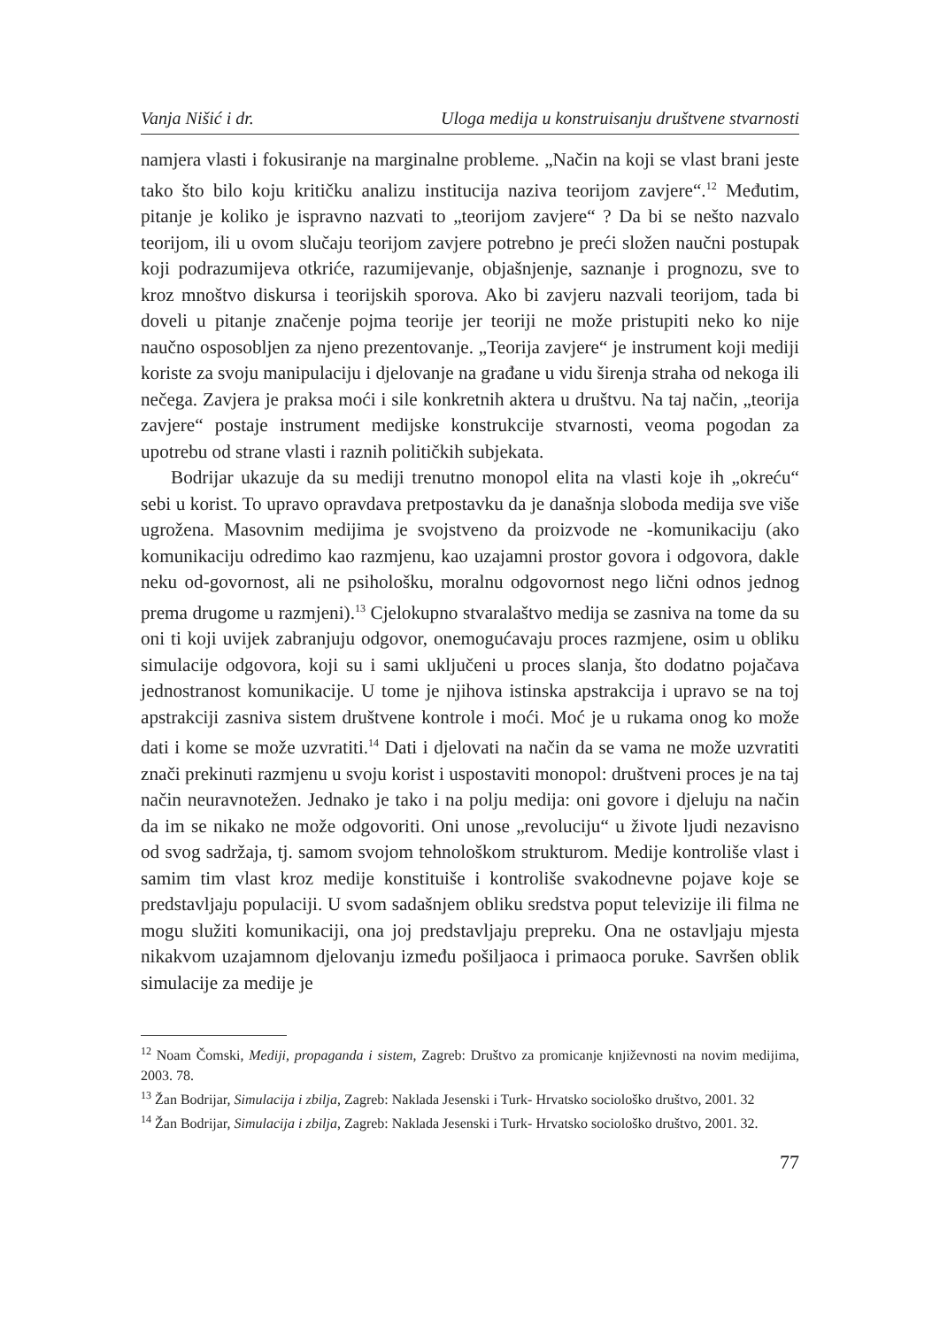Vanja Nišić i dr. Uloga medija u konstruisanju društvene stvarnosti
namjera vlasti i fokusiranje na marginalne probleme. „Način na koji se vlast brani jeste tako što bilo koju kritičku analizu institucija naziva teorijom zavjere“.<sup>12</sup> Međutim, pitanje je koliko je ispravno nazvati to „teorijom zavjere“ ? Da bi se nešto nazvalo teorijom, ili u ovom slučaju teorijom zavjere potrebno je preći složen naučni postupak koji podrazumijeva otkriće, razumijevanje, objašnjenje, saznanje i prognozu, sve to kroz mnoštvo diskursa i teorijskih sporova. Ako bi zavjeru nazvali teorijom, tada bi doveli u pitanje značenje pojma teorije jer teoriji ne može pristupiti neko ko nije naučno osposobljen za njeno prezentovanje. „Teorija zavjere“ je instrument koji mediji koriste za svoju manipulaciju i djelovanje na građane u vidu širenja straha od nekoga ili nečega. Zavjera je praksa moći i sile konkretnih aktera u društvu. Na taj način, „teorija zavjere“ postaje instrument medijske konstrukcije stvarnosti, veoma pogodan za upotrebu od strane vlasti i raznih političkih subjekata.
Bodrijar ukazuje da su mediji trenutno monopol elita na vlasti koje ih „okreću“ sebi u korist. To upravo opravdava pretpostavku da je današnja sloboda medija sve više ugrožena. Masovnim medijima je svojstveno da proizvode ne -komunikaciju (ako komunikaciju odredimo kao razmjenu, kao uzajamni prostor govora i odgovora, dakle neku od-govornost, ali ne psihološku, moralnu odgovornost nego lični odnos jednog prema drugome u razmjeni).<sup>13</sup> Cjelokupno stvaralaštvo medija se zasniva na tome da su oni ti koji uvijek zabranjuju odgovor, onemogućavaju proces razmjene, osim u obliku simulacije odgovora, koji su i sami uključeni u proces slanja, što dodatno pojačava jednostranost komunikacije. U tome je njihova istinska apstrakcija i upravo se na toj apstrakciji zasniva sistem društvene kontrole i moći. Moć je u rukama onog ko može dati i kome se može uzvratiti.<sup>14</sup> Dati i djelovati na način da se vama ne može uzvratiti znači prekinuti razmjenu u svoju korist i uspostaviti monopol: društveni proces je na taj način neuravnotežen. Jednako je tako i na polju medija: oni govore i djeluju na način da im se nikako ne može odgovoriti. Oni unose „revoluciju“ u živote ljudi nezavisno od svog sadržaja, tj. samom svojom tehnološkom strukturom. Medije kontroliše vlast i samim tim vlast kroz medije konstituiše i kontroliše svakodnevne pojave koje se predstavljaju populaciji. U svom sadašnjem obliku sredstva poput televizije ili filma ne mogu služiti komunikaciji, ona joj predstavljaju prepreku. Ona ne ostavljaju mjesta nikakvom uzajamnom djelovanju između pošiljaoca i primaoca poruke. Savršen oblik simulacije za medije je
<sup>12</sup> Noam Čomski, Mediji, propaganda i sistem, Zagreb: Društvo za promicanje književnosti na novim medijima, 2003. 78.
<sup>13</sup> Žan Bodrijar, Simulacija i zbilja, Zagreb: Naklada Jesenski i Turk- Hrvatsko sociološko društvo, 2001. 32
<sup>14</sup> Žan Bodrijar, Simulacija i zbilja, Zagreb: Naklada Jesenski i Turk- Hrvatsko sociološko društvo, 2001. 32.
77